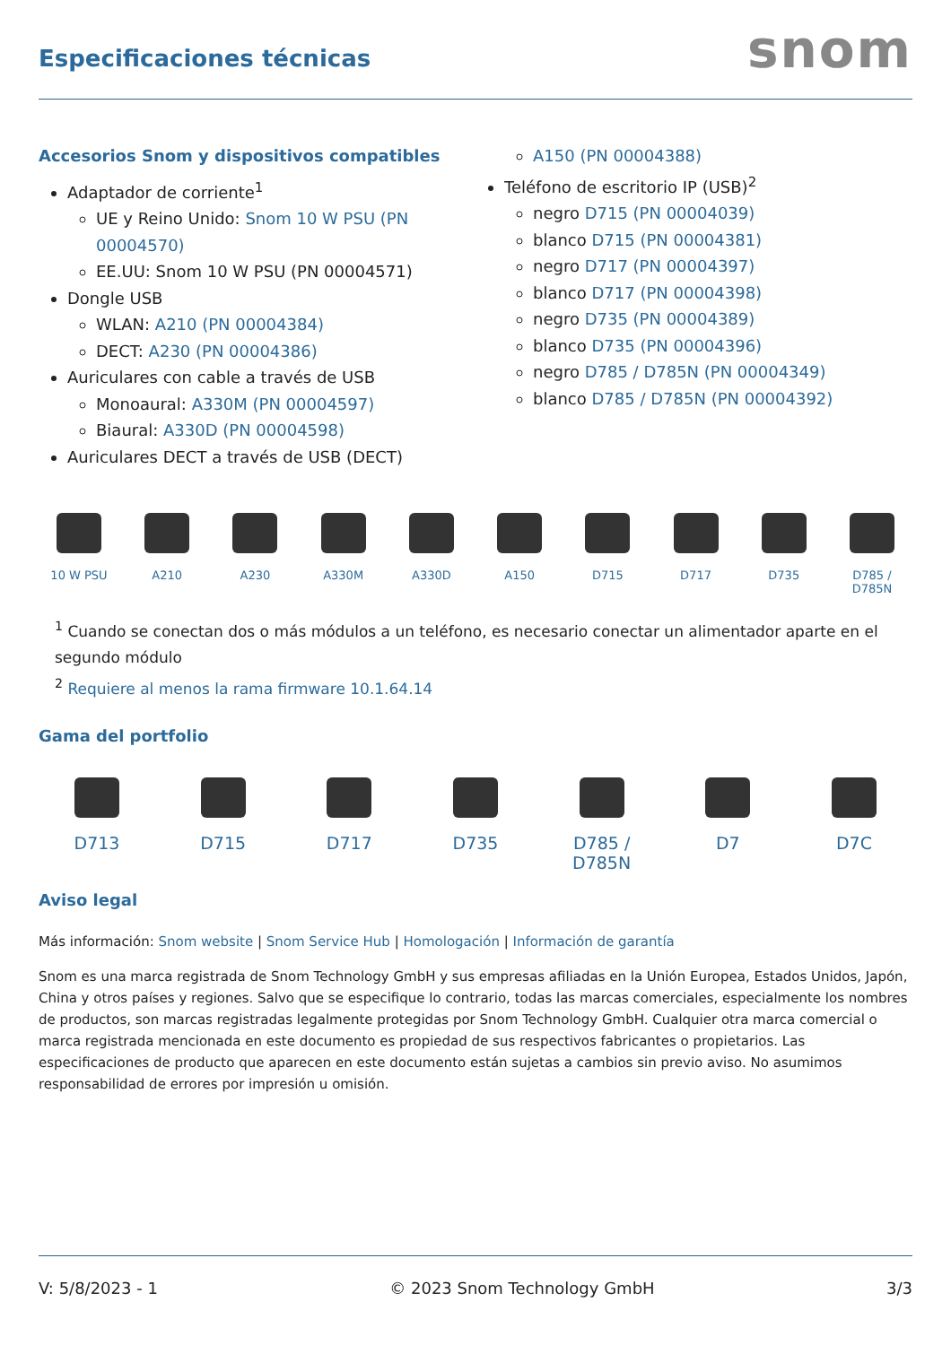Especificaciones técnicas
snom
Accesorios Snom y dispositivos compatibles
Adaptador de corriente<sup>1</sup>
UE y Reino Unido: Snom 10 W PSU (PN 00004570)
EE.UU: Snom 10 W PSU (PN 00004571)
Dongle USB
WLAN: A210 (PN 00004384)
DECT: A230 (PN 00004386)
Auriculares con cable a través de USB
Monoaural: A330M (PN 00004597)
Biaural: A330D (PN 00004598)
Auriculares DECT a través de USB (DECT)
A150 (PN 00004388)
Teléfono de escritorio IP (USB)<sup>2</sup>
negro D715 (PN 00004039)
blanco D715 (PN 00004381)
negro D717 (PN 00004397)
blanco D717 (PN 00004398)
negro D735 (PN 00004389)
blanco D735 (PN 00004396)
negro D785 / D785N (PN 00004349)
blanco D785 / D785N (PN 00004392)
10 W PSU A210 A230 A330M A330D A150 D715 D717 D735 D785 / D785N
<sup>1</sup> Cuando se conectan dos o más módulos a un teléfono, es necesario conectar un alimentador aparte en el segundo módulo
<sup>2</sup> Requiere al menos la rama firmware 10.1.64.14
Gama del portfolio
D713 D715 D717 D735 D785 / D785N
D7 D7C
Aviso legal
Más información: Snom website | Snom Service Hub | Homologación | Información de garantía
Snom es una marca registrada de Snom Technology GmbH y sus empresas afiliadas en la Unión Europea, Estados Unidos, Japón, China y otros países y regiones. Salvo que se especifique lo contrario, todas las marcas comerciales, especialmente los nombres de productos, son marcas registradas legalmente protegidas por Snom Technology GmbH. Cualquier otra marca comercial o marca registrada mencionada en este documento es propiedad de sus respectivos fabricantes o propietarios. Las especificaciones de producto que aparecen en este documento están sujetas a cambios sin previo aviso. No asumimos responsabilidad de errores por impresión u omisión.
V: 5/8/2023 - 1 © 2023 Snom Technology GmbH 3/3